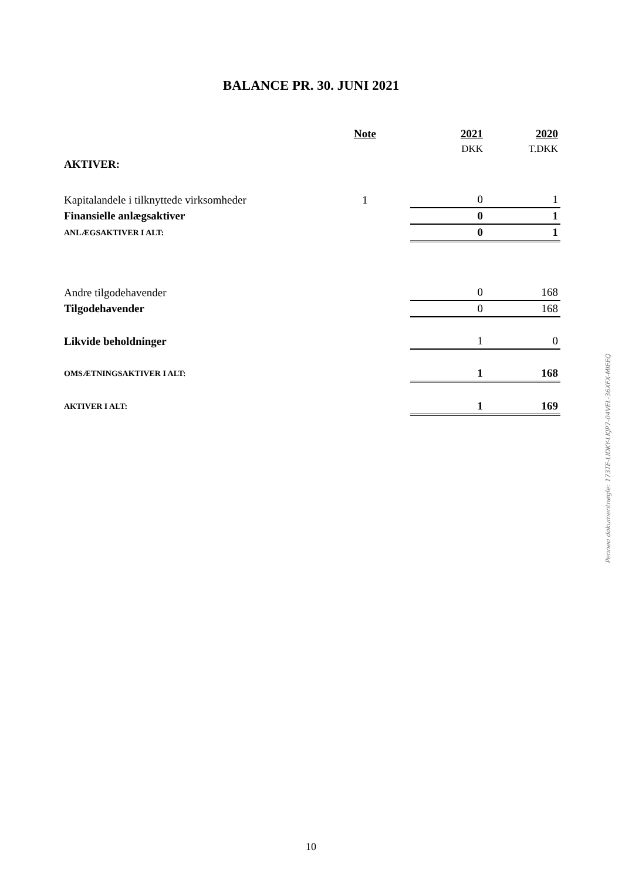BALANCE PR. 30. JUNI 2021
| | Note | | 2021 | 2020 |
| | | | DKK | T.DKK |
| AKTIVER: | | | | |
| Kapitalandele i tilknyttede virksomheder | 1 | | 0 | 1 |
| Finansielle anlægsaktiver | | | 0 | 1 |
| ANLÆGSAKTIVER I ALT: | | | 0 | 1 |
| Andre tilgodehavender | | | 0 | 168 |
| Tilgodehavender | | | 0 | 168 |
| Likvide beholdninger | | | 1 | 0 |
| OMSÆTNINGSAKTIVER I ALT: | | | 1 | 168 |
| AKTIVER I ALT: | | | 1 | 169 |
Penneo dokumentnøgle: 173TE-LIDKY-LKJP7-04VEL-36XFX-MIEEQ
10